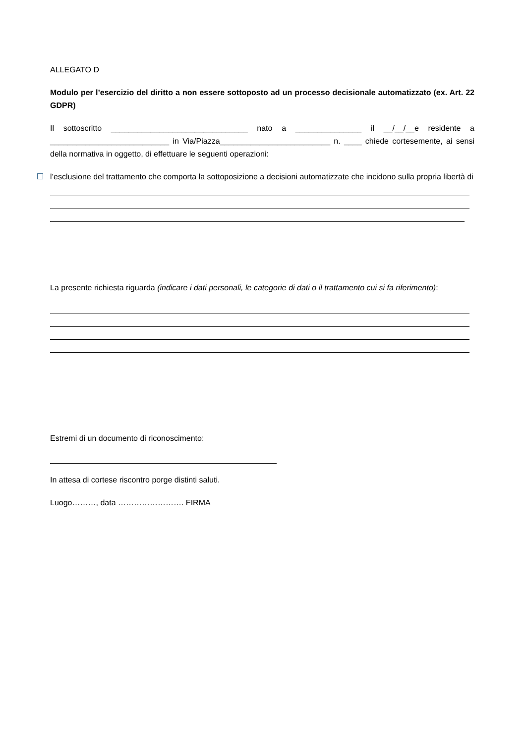ALLEGATO D
Modulo per l’esercizio del diritto a non essere sottoposto ad un processo decisionale automatizzato (ex. Art. 22 GDPR)
Il sottoscritto _______________________________ nato a _______________ il __/__/__e residente a ___________________________ in Via/Piazza_________________________ n. ____ chiede cortesemente, ai sensi della normativa in oggetto, di effettuare le seguenti operazioni:
l’esclusione del trattamento che comporta la sottoposizione a decisioni automatizzate che incidono sulla propria libertà di
La presente richiesta riguarda (indicare i dati personali, le categorie di dati o il trattamento cui si fa riferimento):
Estremi di un documento di riconoscimento:
In attesa di cortese riscontro porge distinti saluti.
Luogo………, data ……………………. FIRMA